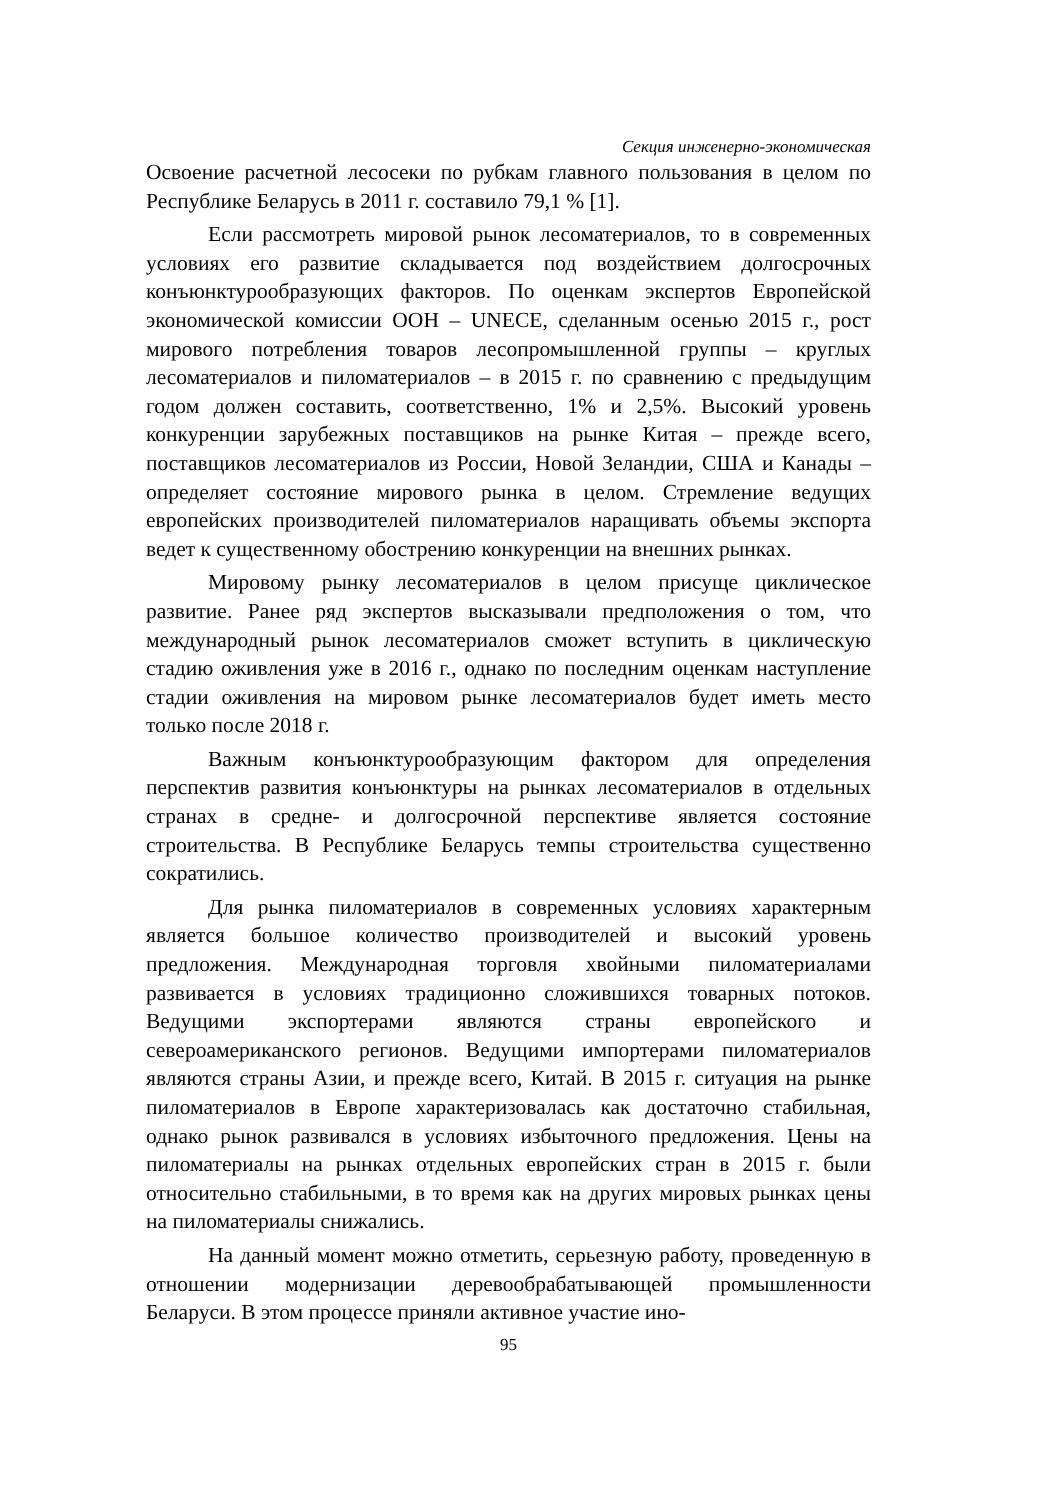Секция инженерно-экономическая
Освоение расчетной лесосеки по рубкам главного пользования в целом по Республике Беларусь в 2011 г. составило 79,1 % [1].
Если рассмотреть мировой рынок лесоматериалов, то в современных условиях его развитие складывается под воздействием долгосрочных конъюнктурообразующих факторов. По оценкам экспертов Европейской экономической комиссии ООН – UNECE, сделанным осенью 2015 г., рост мирового потребления товаров лесопромышленной группы – круглых лесоматериалов и пиломатериалов – в 2015 г. по сравнению с предыдущим годом должен составить, соответственно, 1% и 2,5%. Высокий уровень конкуренции зарубежных поставщиков на рынке Китая – прежде всего, поставщиков лесоматериалов из России, Новой Зеландии, США и Канады – определяет состояние мирового рынка в целом. Стремление ведущих европейских производителей пиломатериалов наращивать объемы экспорта ведет к существенному обострению конкуренции на внешних рынках.
Мировому рынку лесоматериалов в целом присуще циклическое развитие. Ранее ряд экспертов высказывали предположения о том, что международный рынок лесоматериалов сможет вступить в циклическую стадию оживления уже в 2016 г., однако по последним оценкам наступление стадии оживления на мировом рынке лесоматериалов будет иметь место только после 2018 г.
Важным конъюнктурообразующим фактором для определения перспектив развития конъюнктуры на рынках лесоматериалов в отдельных странах в средне- и долгосрочной перспективе является состояние строительства. В Республике Беларусь темпы строительства существенно сократились.
Для рынка пиломатериалов в современных условиях характерным является большое количество производителей и высокий уровень предложения. Международная торговля хвойными пиломатериалами развивается в условиях традиционно сложившихся товарных потоков. Ведущими экспортерами являются страны европейского и североамериканского регионов. Ведущими импортерами пиломатериалов являются страны Азии, и прежде всего, Китай. В 2015 г. ситуация на рынке пиломатериалов в Европе характеризовалась как достаточно стабильная, однако рынок развивался в условиях избыточного предложения. Цены на пиломатериалы на рынках отдельных европейских стран в 2015 г. были относительно стабильными, в то время как на других мировых рынках цены на пиломатериалы снижались.
На данный момент можно отметить, серьезную работу, проведенную в отношении модернизации деревообрабатывающей промышленности Беларуси. В этом процессе приняли активное участие ино-
95